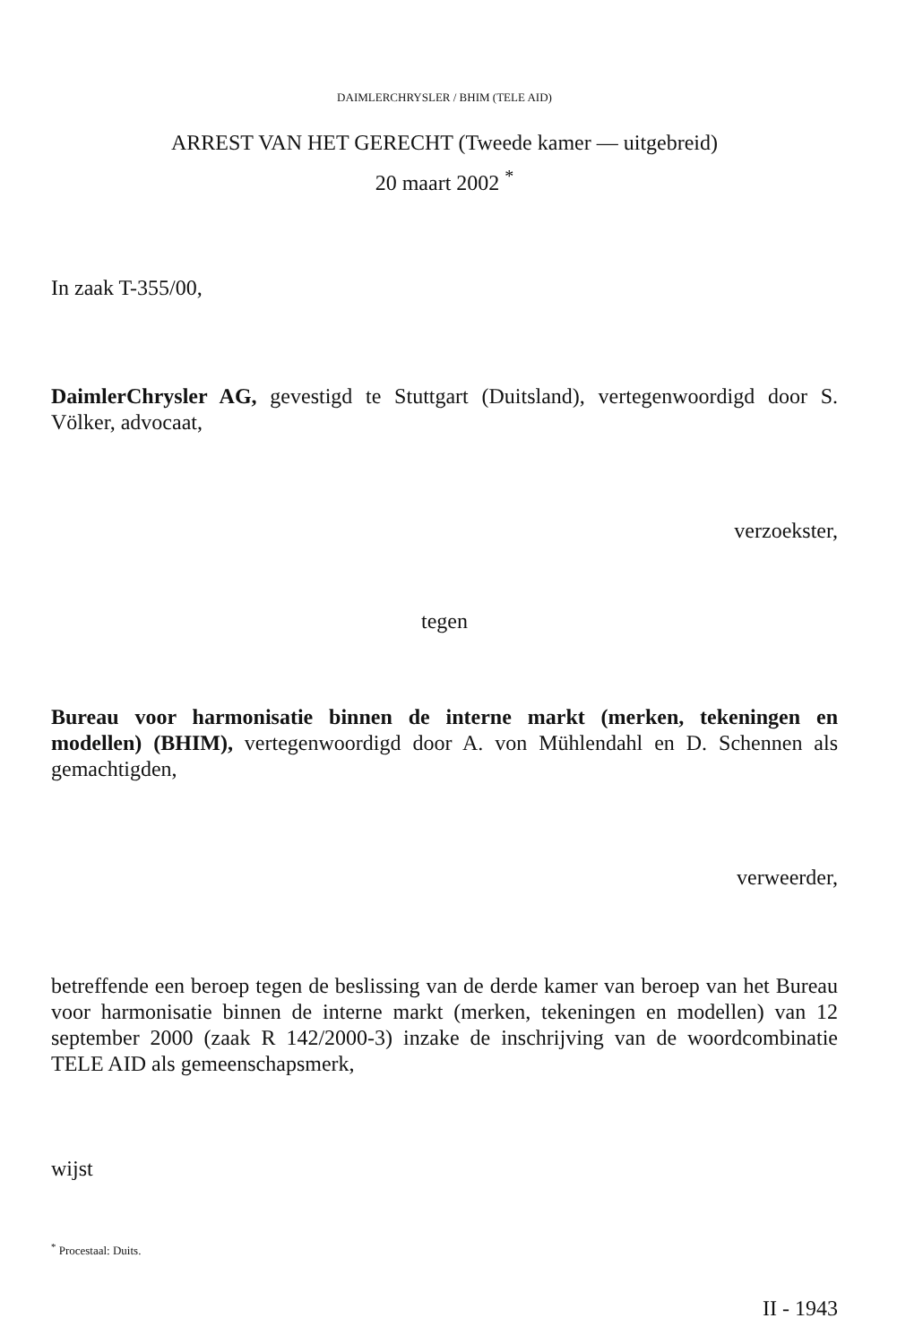DAIMLERCHRYSLER / BHIM (TELE AID)
ARREST VAN HET GERECHT (Tweede kamer — uitgebreid)
20 maart 2002 <sup>*</sup>
In zaak T-355/00,
DaimlerChrysler AG, gevestigd te Stuttgart (Duitsland), vertegenwoordigd door S. Völker, advocaat,
verzoekster,
tegen
Bureau voor harmonisatie binnen de interne markt (merken, tekeningen en modellen) (BHIM), vertegenwoordigd door A. von Mühlendahl en D. Schennen als gemachtigden,
verweerder,
betreffende een beroep tegen de beslissing van de derde kamer van beroep van het Bureau voor harmonisatie binnen de interne markt (merken, tekeningen en modellen) van 12 september 2000 (zaak R 142/2000-3) inzake de inschrijving van de woordcombinatie TELE AID als gemeenschapsmerk,
wijst
<sup>*</sup> Procestaal: Duits.
II - 1943